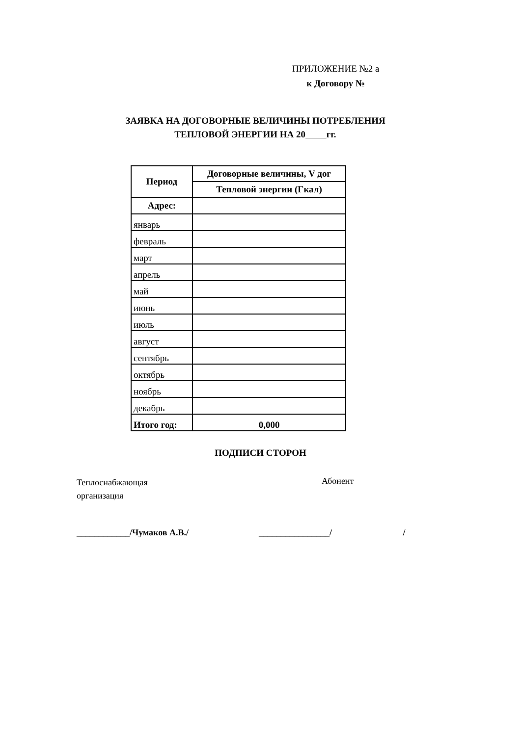ПРИЛОЖЕНИЕ №2 а
к Договору №
ЗАЯВКА НА ДОГОВОРНЫЕ ВЕЛИЧИНЫ ПОТРЕБЛЕНИЯ
ТЕПЛОВОЙ ЭНЕРГИИ НА 20 гг.
| Период | Договорные величины, V дог |
| --- | --- |
| | Тепловой энергии (Гкал) |
| Адрес: | |
| январь | |
| февраль | |
| март | |
| апрель | |
| май | |
| июнь | |
| июль | |
| август | |
| сентябрь | |
| октябрь | |
| ноябрь | |
| декабрь | |
| Итого год: | 0,000 |
ПОДПИСИ СТОРОН
Теплоснабжающая
организация
Абонент
____________/Чумаков А.В./ ________________/ /